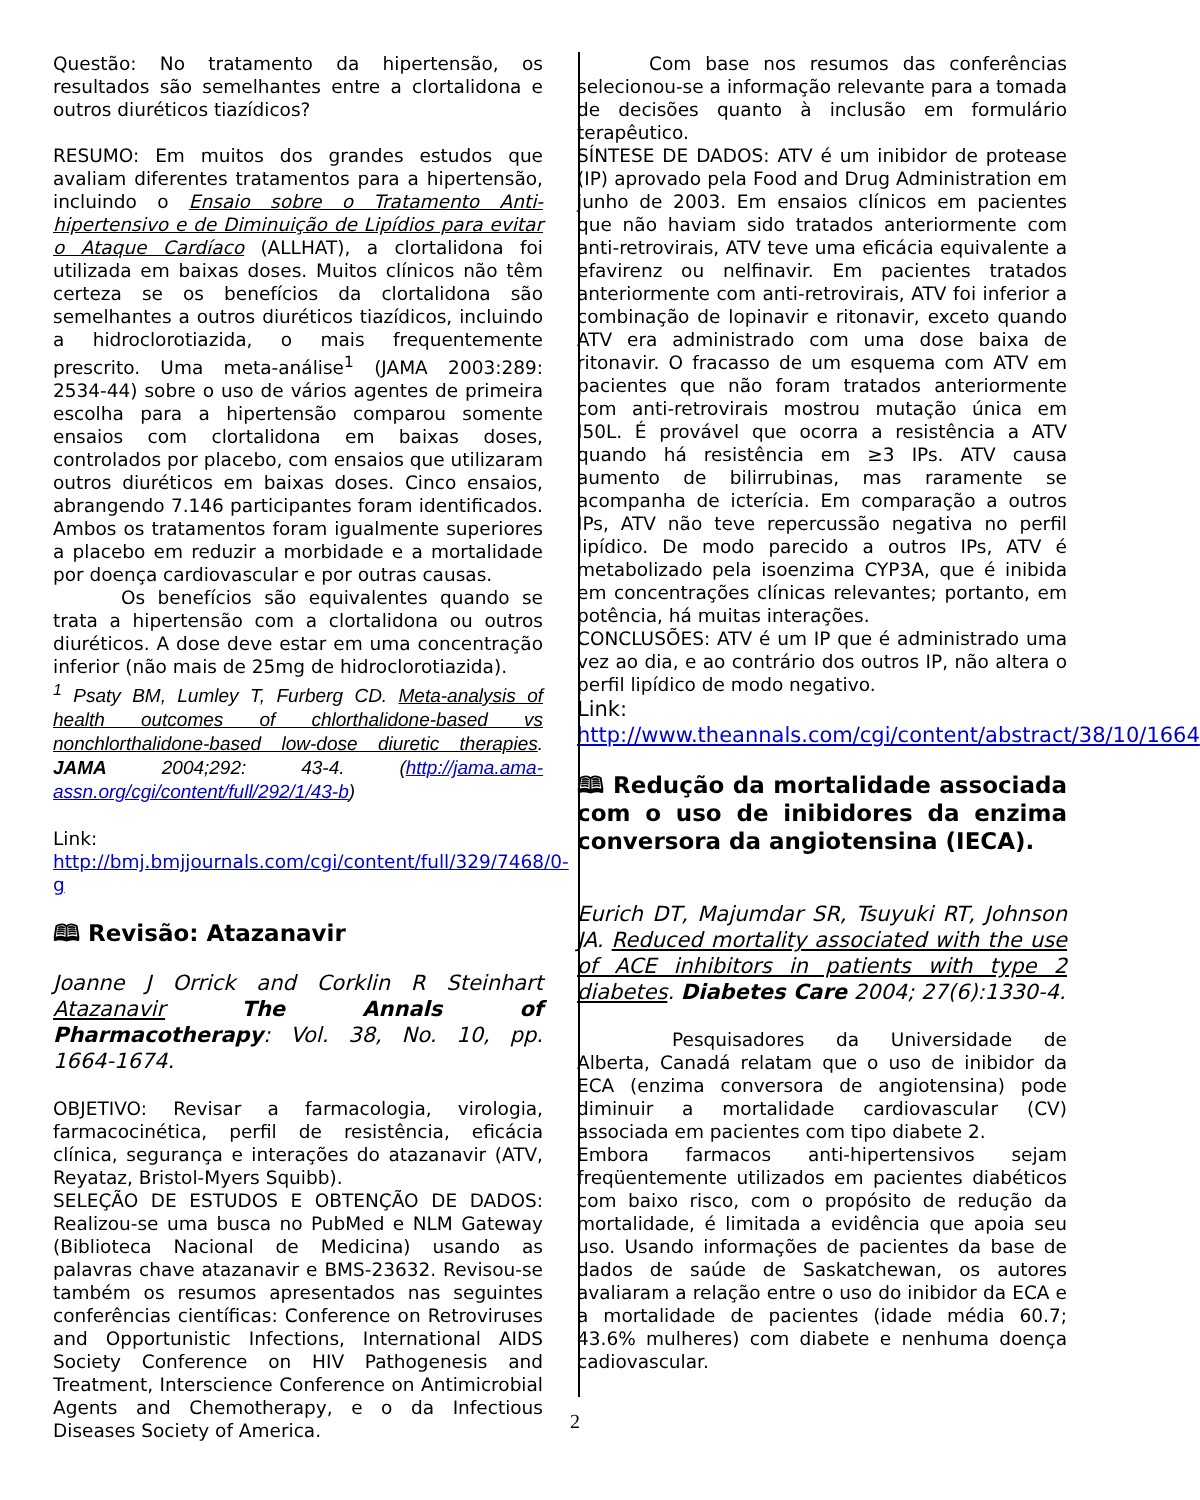Questão: No tratamento da hipertensão, os resultados são semelhantes entre a clortalidona e outros diuréticos tiazídicos?
RESUMO: Em muitos dos grandes estudos que avaliam diferentes tratamentos para a hipertensão, incluindo o Ensaio sobre o Tratamento Anti-hipertensivo e de Diminuição de Lipídios para evitar o Ataque Cardíaco (ALLHAT), a clortalidona foi utilizada em baixas doses. Muitos clínicos não têm certeza se os benefícios da clortalidona são semelhantes a outros diuréticos tiazídicos, incluindo a hidroclorotiazida, o mais frequentemente prescrito. Uma meta-análise<sup>1</sup> (JAMA 2003:289: 2534-44) sobre o uso de vários agentes de primeira escolha para a hipertensão comparou somente ensaios com clortalidona em baixas doses, controlados por placebo, com ensaios que utilizaram outros diuréticos em baixas doses. Cinco ensaios, abrangendo 7.146 participantes foram identificados. Ambos os tratamentos foram igualmente superiores a placebo em reduzir a morbidade e a mortalidade por doença cardiovascular e por outras causas.
Os benefícios são equivalentes quando se trata a hipertensão com a clortalidona ou outros diuréticos. A dose deve estar em uma concentração inferior (não mais de 25mg de hidroclorotiazida).
<sup>1</sup> Psaty BM, Lumley T, Furberg CD. Meta-analysis of health outcomes of chlorthalidone-based vs nonchlorthalidone-based low-dose diuretic therapies. JAMA 2004;292: 43-4. (http://jama.ama-assn.org/cgi/content/full/292/1/43-b)
Link:
http://bmj.bmjjournals.com/cgi/content/full/329/7468/0-g
🕮 Revisão: Atazanavir
Joanne J Orrick and Corklin R Steinhart Atazanavir The Annals of Pharmacotherapy: Vol. 38, No. 10, pp. 1664-1674.
OBJETIVO: Revisar a farmacologia, virologia, farmacocinética, perfil de resistência, eficácia clínica, segurança e interações do atazanavir (ATV, Reyataz, Bristol-Myers Squibb).
SELEÇÃO DE ESTUDOS E OBTENÇÃO DE DADOS: Realizou-se uma busca no PubMed e NLM Gateway (Biblioteca Nacional de Medicina) usando as palavras chave atazanavir e BMS-23632. Revisou-se também os resumos apresentados nas seguintes conferências científicas: Conference on Retroviruses and Opportunistic Infections, International AIDS Society Conference on HIV Pathogenesis and Treatment, Interscience Conference on Antimicrobial Agents and Chemotherapy, e o da Infectious Diseases Society of America.
Com base nos resumos das conferências selecionou-se a informação relevante para a tomada de decisões quanto à inclusão em formulário terapêutico.
SÍNTESE DE DADOS: ATV é um inibidor de protease (IP) aprovado pela Food and Drug Administration em junho de 2003. Em ensaios clínicos em pacientes que não haviam sido tratados anteriormente com anti-retrovirais, ATV teve uma eficácia equivalente a efavirenz ou nelfinavir. Em pacientes tratados anteriormente com anti-retrovirais, ATV foi inferior a combinação de lopinavir e ritonavir, exceto quando ATV era administrado com uma dose baixa de ritonavir. O fracasso de um esquema com ATV em pacientes que não foram tratados anteriormente com anti-retrovirais mostrou mutação única em I50L. É provável que ocorra a resistência a ATV quando há resistência em ≥3 IPs. ATV causa aumento de bilirrubinas, mas raramente se acompanha de icterícia. Em comparação a outros IPs, ATV não teve repercussão negativa no perfil lipídico. De modo parecido a outros IPs, ATV é metabolizado pela isoenzima CYP3A, que é inibida em concentrações clínicas relevantes; portanto, em potência, há muitas interações.
CONCLUSÕES: ATV é um IP que é administrado uma vez ao dia, e ao contrário dos outros IP, não altera o perfil lipídico de modo negativo.
Link:
http://www.theannals.com/cgi/content/abstract/38/10/1664
🕮 Redução da mortalidade associada com o uso de inibidores da enzima conversora da angiotensina (IECA).
Eurich DT, Majumdar SR, Tsuyuki RT, Johnson JA. Reduced mortality associated with the use of ACE inhibitors in patients with type 2 diabetes. Diabetes Care 2004; 27(6):1330-4.
Pesquisadores da Universidade de Alberta, Canadá relatam que o uso de inibidor da ECA (enzima conversora de angiotensina) pode diminuir a mortalidade cardiovascular (CV) associada em pacientes com tipo diabete 2.
Embora farmacos anti-hipertensivos sejam freqüentemente utilizados em pacientes diabéticos com baixo risco, com o propósito de redução da mortalidade, é limitada a evidência que apoia seu uso. Usando informações de pacientes da base de dados de saúde de Saskatchewan, os autores avaliaram a relação entre o uso do inibidor da ECA e a mortalidade de pacientes (idade média 60.7; 43.6% mulheres) com diabete e nenhuma doença cadiovascular.
2